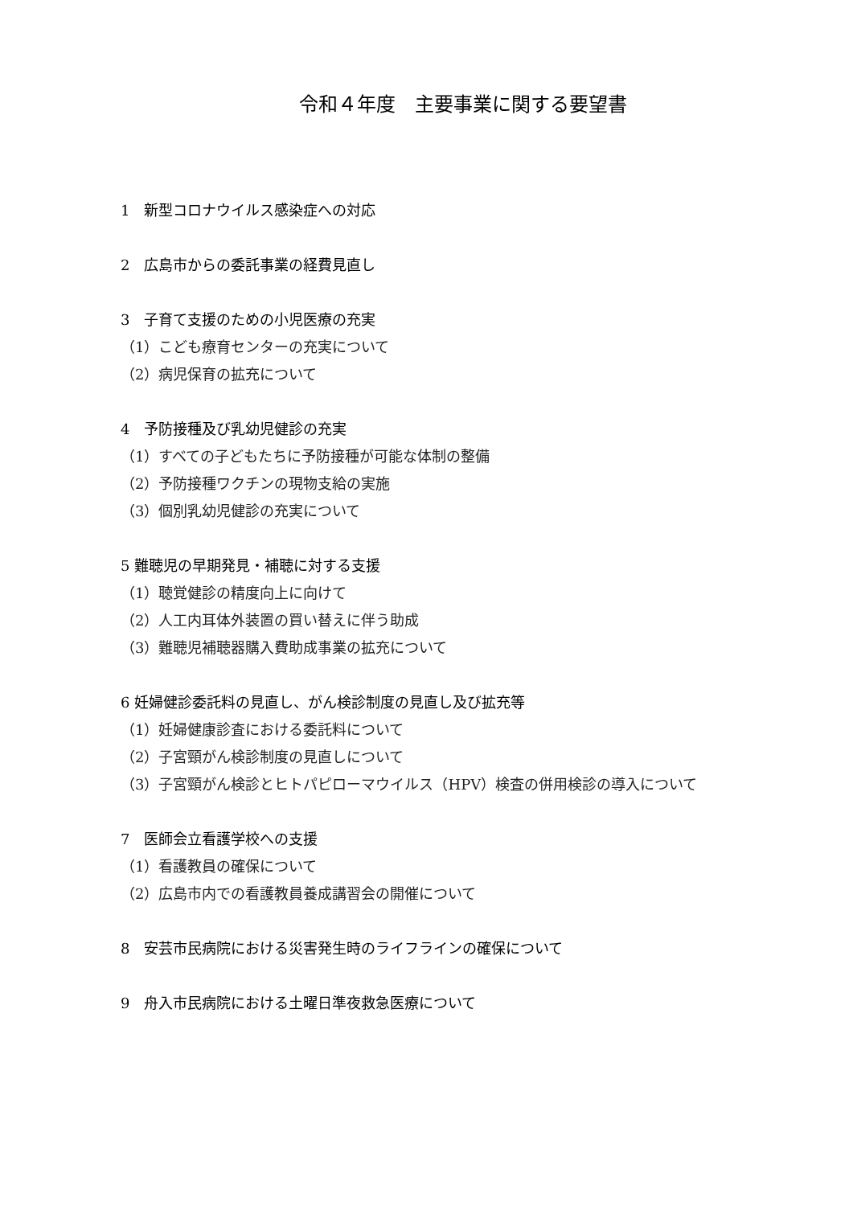令和４年度　主要事業に関する要望書
1　新型コロナウイルス感染症への対応
2　広島市からの委託事業の経費見直し
3　子育て支援のための小児医療の充実
（1）こども療育センターの充実について
（2）病児保育の拡充について
4　予防接種及び乳幼児健診の充実
（1）すべての子どもたちに予防接種が可能な体制の整備
（2）予防接種ワクチンの現物支給の実施
（3）個別乳幼児健診の充実について
5 難聴児の早期発見・補聴に対する支援
（1）聴覚健診の精度向上に向けて
（2）人工内耳体外装置の買い替えに伴う助成
（3）難聴児補聴器購入費助成事業の拡充について
6 妊婦健診委託料の見直し、がん検診制度の見直し及び拡充等
（1）妊婦健康診査における委託料について
（2）子宮頸がん検診制度の見直しについて
（3）子宮頸がん検診とヒトパピローマウイルス（HPV）検査の併用検診の導入について
7　医師会立看護学校への支援
（1）看護教員の確保について
（2）広島市内での看護教員養成講習会の開催について
8　安芸市民病院における災害発生時のライフラインの確保について
9　舟入市民病院における土曜日準夜救急医療について